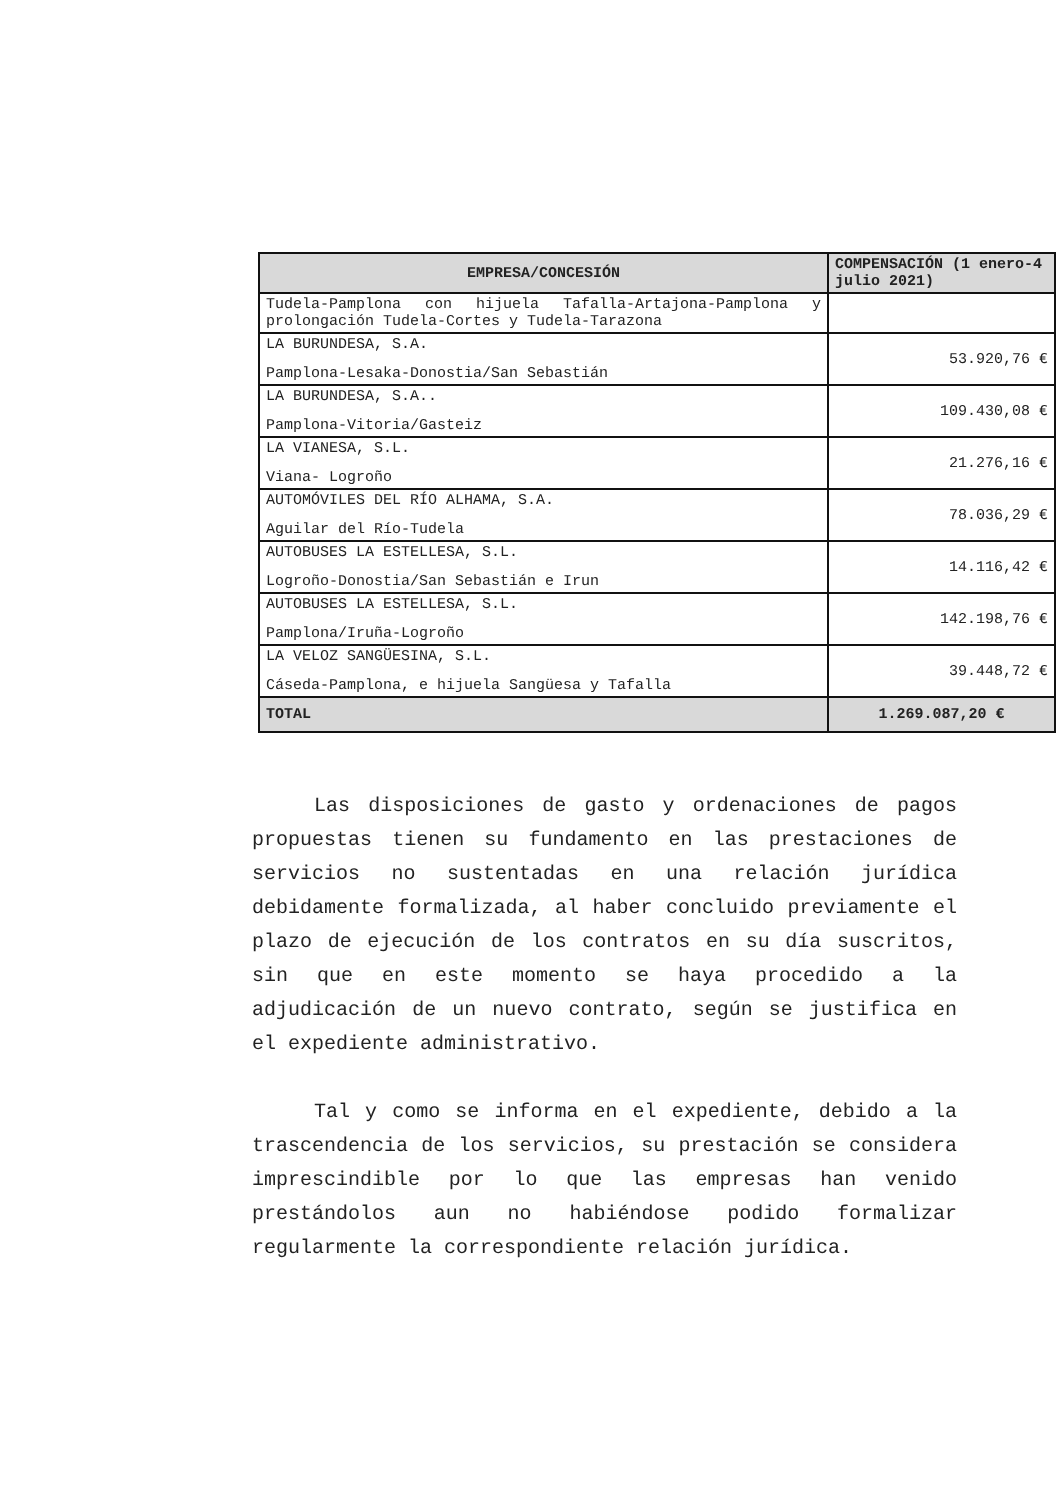| EMPRESA/CONCESIÓN | COMPENSACIÓN (1 enero-4 julio 2021) |
| --- | --- |
| Tudela-Pamplona con hijuela Tafalla-Artajona-Pamplona y prolongación Tudela-Cortes y Tudela-Tarazona | |
| LA BURUNDESA, S.A. Pamplona-Lesaka-Donostia/San Sebastián | 53.920,76 € |
| LA BURUNDESA, S.A.. Pamplona-Vitoria/Gasteiz | 109.430,08 € |
| LA VIANESA, S.L. Viana- Logroño | 21.276,16 € |
| AUTOMÓVILES DEL RÍO ALHAMA, S.A. Aguilar del Río-Tudela | 78.036,29 € |
| AUTOBUSES LA ESTELLESA, S.L. Logroño-Donostia/San Sebastián e Irun | 14.116,42 € |
| AUTOBUSES LA ESTELLESA, S.L. Pamplona/Iruña-Logroño | 142.198,76 € |
| LA VELOZ SANGÜESINA, S.L. Cáseda-Pamplona, e hijuela Sangüesa y Tafalla | 39.448,72 € |
| TOTAL | 1.269.087,20 € |
Las disposiciones de gasto y ordenaciones de pagos propuestas tienen su fundamento en las prestaciones de servicios no sustentadas en una relación jurídica debidamente formalizada, al haber concluido previamente el plazo de ejecución de los contratos en su día suscritos, sin que en este momento se haya procedido a la adjudicación de un nuevo contrato, según se justifica en el expediente administrativo.
Tal y como se informa en el expediente, debido a la trascendencia de los servicios, su prestación se considera imprescindible por lo que las empresas han venido prestándolos aun no habiéndose podido formalizar regularmente la correspondiente relación jurídica.